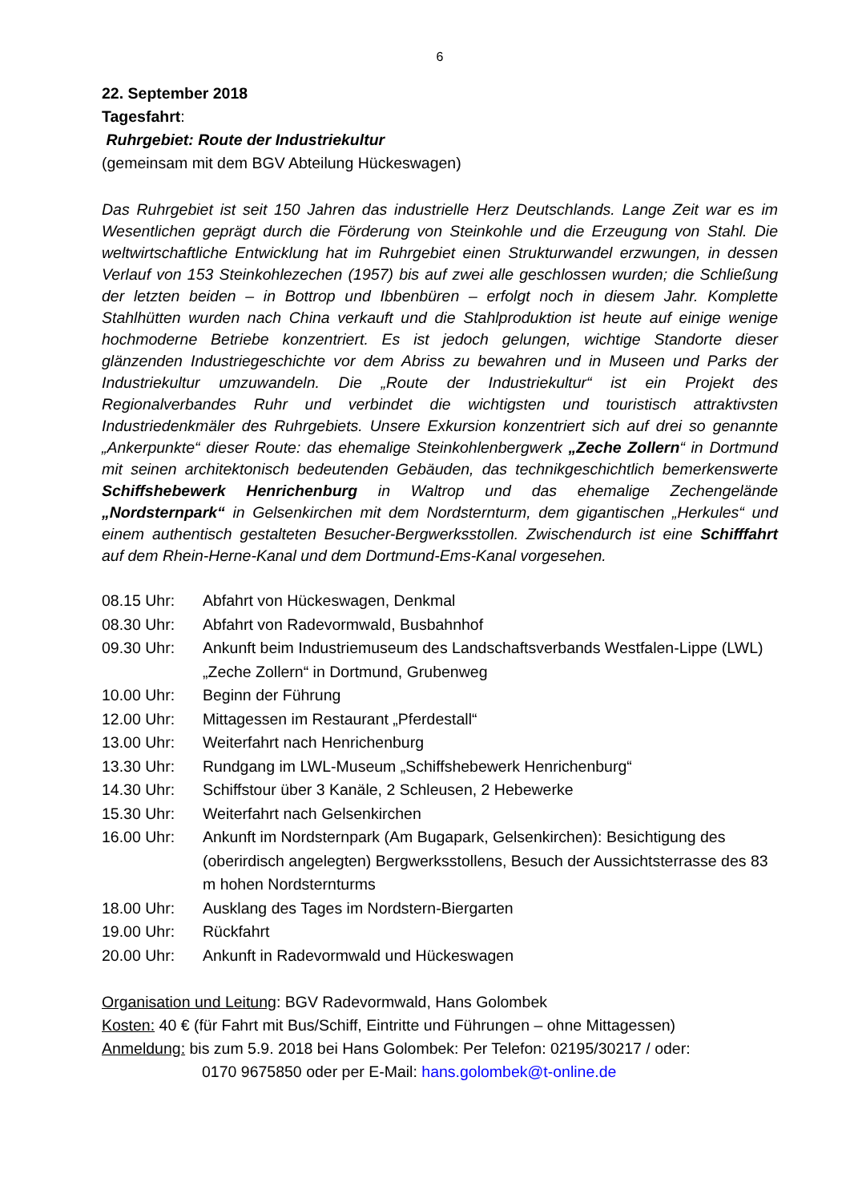6
22. September 2018
Tagesfahrt:
Ruhrgebiet: Route der Industriekultur
(gemeinsam mit dem BGV Abteilung Hückeswagen)
Das Ruhrgebiet ist seit 150 Jahren das industrielle Herz Deutschlands. Lange Zeit war es im Wesentlichen geprägt durch die Förderung von Steinkohle und die Erzeugung von Stahl. Die weltwirtschaftliche Entwicklung hat im Ruhrgebiet einen Strukturwandel erzwungen, in dessen Verlauf von 153 Steinkohlezechen (1957) bis auf zwei alle geschlossen wurden; die Schließung der letzten beiden – in Bottrop und Ibbenbüren – erfolgt noch in diesem Jahr. Komplette Stahlhütten wurden nach China verkauft und die Stahlproduktion ist heute auf einige wenige hochmoderne Betriebe konzentriert. Es ist jedoch gelungen, wichtige Standorte dieser glänzenden Industriegeschichte vor dem Abriss zu bewahren und in Museen und Parks der Industriekultur umzuwandeln. Die „Route der Industriekultur“ ist ein Projekt des Regionalverbandes Ruhr und verbindet die wichtigsten und touristisch attraktivsten Industriedenkmäler des Ruhrgebiets. Unsere Exkursion konzentriert sich auf drei so genannte „Ankerpunkte“ dieser Route: das ehemalige Steinkohlenbergwerk „Zeche Zollern“ in Dortmund mit seinen architektonisch bedeutenden Gebäuden, das technikgeschichtlich bemerkenswerte Schiffshebewerk Henrichenburg in Waltrop und das ehemalige Zechengelände „Nordsternpark“ in Gelsenkirchen mit dem Nordsternturm, dem gigantischen „Herkules“ und einem authentisch gestalteten Besucher-Bergwerksstollen. Zwischendurch ist eine Schifffahrt auf dem Rhein-Herne-Kanal und dem Dortmund-Ems-Kanal vorgesehen.
| 08.15 Uhr: | Abfahrt von Hückeswagen, Denkmal |
| 08.30 Uhr: | Abfahrt von Radevormwald, Busbahnhof |
| 09.30 Uhr: | Ankunft beim Industriemuseum des Landschaftsverbands Westfalen-Lippe (LWL) „Zeche Zollern“ in Dortmund, Grubenweg |
| 10.00 Uhr: | Beginn der Führung |
| 12.00 Uhr: | Mittagessen im Restaurant „Pferdestall“ |
| 13.00 Uhr: | Weiterfahrt nach Henrichenburg |
| 13.30 Uhr: | Rundgang im LWL-Museum „Schiffshebewerk Henrichenburg“ |
| 14.30 Uhr: | Schiffstour über 3 Kanäle, 2 Schleusen, 2 Hebewerke |
| 15.30 Uhr: | Weiterfahrt nach Gelsenkirchen |
| 16.00 Uhr: | Ankunft im Nordsternpark (Am Bugapark, Gelsenkirchen): Besichtigung des (oberirdisch angelegten) Bergwerksstollens, Besuch der Aussichtsterrasse des 83 m hohen Nordsternturms |
| 18.00 Uhr: | Ausklang des Tages im Nordstern-Biergarten |
| 19.00 Uhr: | Rückfahrt |
| 20.00 Uhr: | Ankunft in Radevormwald und Hückeswagen |
Organisation und Leitung: BGV Radevormwald, Hans Golombek
Kosten: 40 € (für Fahrt mit Bus/Schiff, Eintritte und Führungen – ohne Mittagessen)
Anmeldung: bis zum 5.9. 2018 bei Hans Golombek: Per Telefon: 02195/30217 / oder:
0170 9675850 oder per E-Mail: hans.golombek@t-online.de